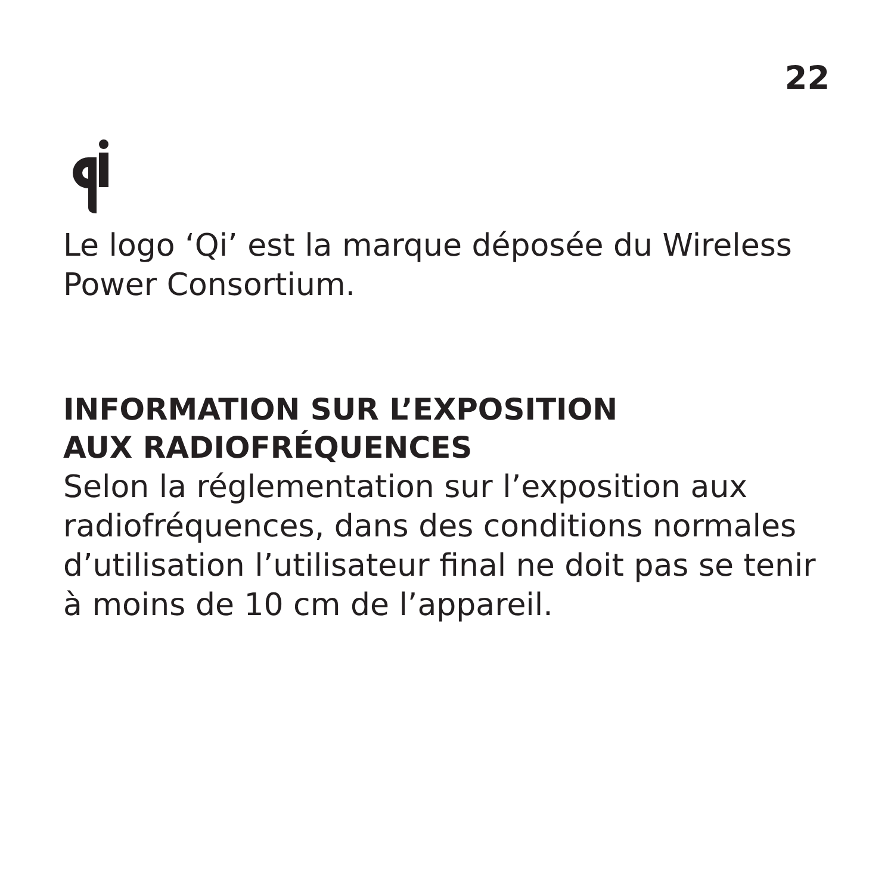22
Le logo ‘Qi’ est la marque déposée du Wireless Power Consortium.
INFORMATION SUR L’EXPOSITION
AUX RADIOFRÉQUENCES
Selon la réglementation sur l’exposition aux radiofréquences, dans des conditions normales d’utilisation l’utilisateur final ne doit pas se tenir à moins de 10 cm de l’appareil.